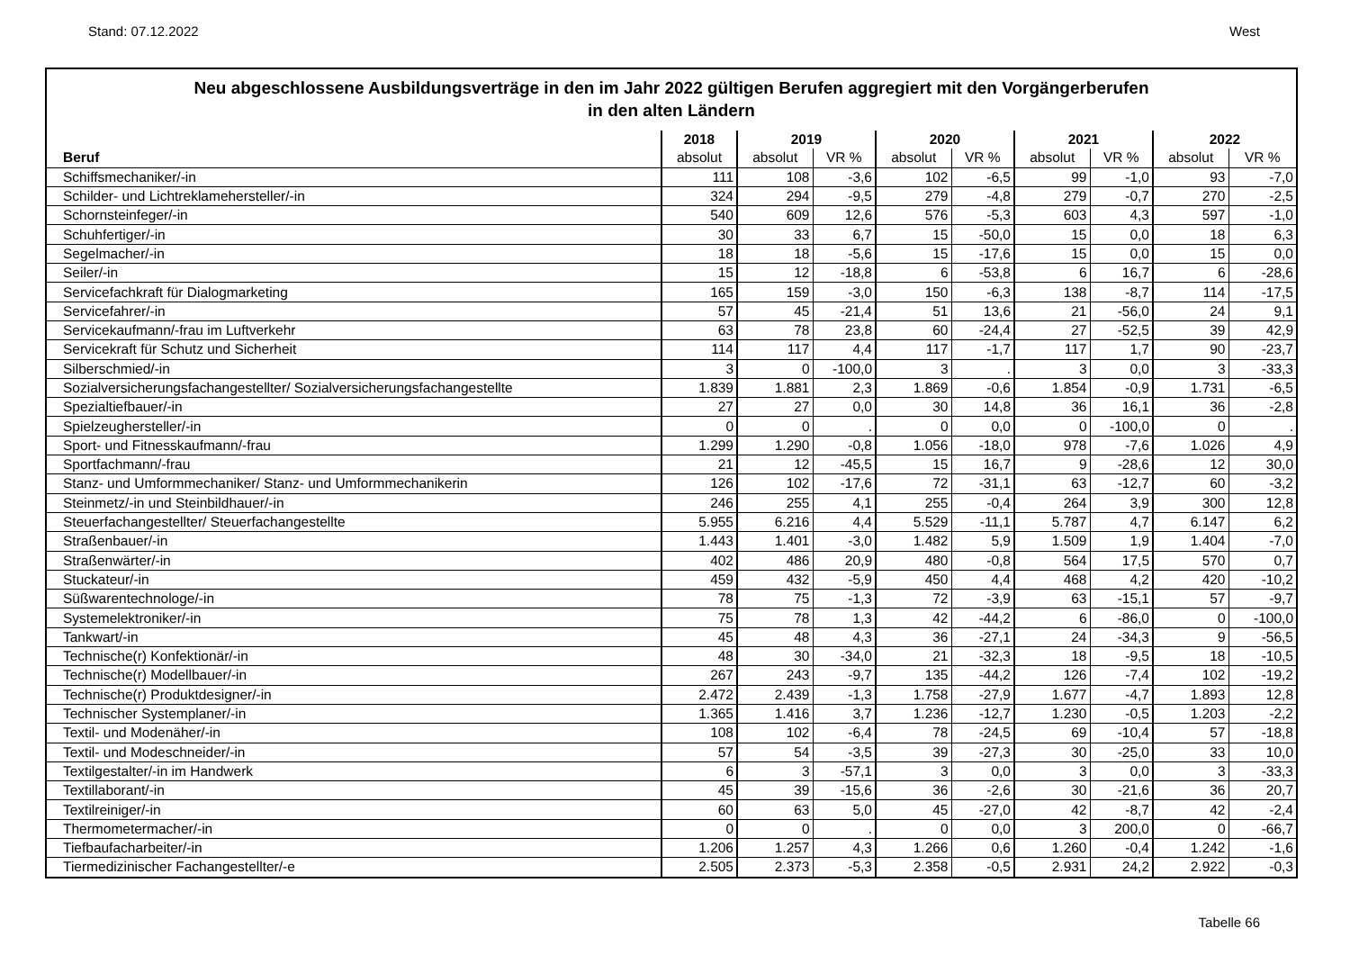Stand: 07.12.2022 West
Neu abgeschlossene Ausbildungsverträge in den im Jahr 2022 gültigen Berufen aggregiert mit den Vorgängerberufen
in den alten Ländern
| | 2018 | 2019 | | 2020 | | 2021 | | 2022 | |
| --- | --- | --- | --- | --- | --- | --- | --- | --- | --- |
| Beruf | absolut | absolut | VR % | absolut | VR % | absolut | VR % | absolut | VR % |
| Schiffsmechaniker/-in | 111 | 108 | -3,6 | 102 | -6,5 | 99 | -1,0 | 93 | -7,0 |
| Schilder- und Lichtreklamehersteller/-in | 324 | 294 | -9,5 | 279 | -4,8 | 279 | -0,7 | 270 | -2,5 |
| Schornsteinfeger/-in | 540 | 609 | 12,6 | 576 | -5,3 | 603 | 4,3 | 597 | -1,0 |
| Schuhfertiger/-in | 30 | 33 | 6,7 | 15 | -50,0 | 15 | 0,0 | 18 | 6,3 |
| Segelmacher/-in | 18 | 18 | -5,6 | 15 | -17,6 | 15 | 0,0 | 15 | 0,0 |
| Seiler/-in | 15 | 12 | -18,8 | 6 | -53,8 | 6 | 16,7 | 6 | -28,6 |
| Servicefachkraft für Dialogmarketing | 165 | 159 | -3,0 | 150 | -6,3 | 138 | -8,7 | 114 | -17,5 |
| Servicefahrer/-in | 57 | 45 | -21,4 | 51 | 13,6 | 21 | -56,0 | 24 | 9,1 |
| Servicekaufmann/-frau im Luftverkehr | 63 | 78 | 23,8 | 60 | -24,4 | 27 | -52,5 | 39 | 42,9 |
| Servicekraft für Schutz und Sicherheit | 114 | 117 | 4,4 | 117 | -1,7 | 117 | 1,7 | 90 | -23,7 |
| Silberschmied/-in | 3 | 0 | -100,0 | 3 | . | 3 | 0,0 | 3 | -33,3 |
| Sozialversicherungsfachangestellter/ Sozialversicherungsfachangestellte | 1.839 | 1.881 | 2,3 | 1.869 | -0,6 | 1.854 | -0,9 | 1.731 | -6,5 |
| Spezialtiefbauer/-in | 27 | 27 | 0,0 | 30 | 14,8 | 36 | 16,1 | 36 | -2,8 |
| Spielzeughersteller/-in | 0 | 0 | . | 0 | 0,0 | 0 | -100,0 | 0 | . |
| Sport- und Fitnesskaufmann/-frau | 1.299 | 1.290 | -0,8 | 1.056 | -18,0 | 978 | -7,6 | 1.026 | 4,9 |
| Sportfachmann/-frau | 21 | 12 | -45,5 | 15 | 16,7 | 9 | -28,6 | 12 | 30,0 |
| Stanz- und Umformmechaniker/ Stanz- und Umformmechanikerin | 126 | 102 | -17,6 | 72 | -31,1 | 63 | -12,7 | 60 | -3,2 |
| Steinmetz/-in und Steinbildhauer/-in | 246 | 255 | 4,1 | 255 | -0,4 | 264 | 3,9 | 300 | 12,8 |
| Steuerfachangestellter/ Steuerfachangestellte | 5.955 | 6.216 | 4,4 | 5.529 | -11,1 | 5.787 | 4,7 | 6.147 | 6,2 |
| Straßenbauer/-in | 1.443 | 1.401 | -3,0 | 1.482 | 5,9 | 1.509 | 1,9 | 1.404 | -7,0 |
| Straßenwärter/-in | 402 | 486 | 20,9 | 480 | -0,8 | 564 | 17,5 | 570 | 0,7 |
| Stuckateur/-in | 459 | 432 | -5,9 | 450 | 4,4 | 468 | 4,2 | 420 | -10,2 |
| Süßwarentechnologe/-in | 78 | 75 | -1,3 | 72 | -3,9 | 63 | -15,1 | 57 | -9,7 |
| Systemelektroniker/-in | 75 | 78 | 1,3 | 42 | -44,2 | 6 | -86,0 | 0 | -100,0 |
| Tankwart/-in | 45 | 48 | 4,3 | 36 | -27,1 | 24 | -34,3 | 9 | -56,5 |
| Technische(r) Konfektionär/-in | 48 | 30 | -34,0 | 21 | -32,3 | 18 | -9,5 | 18 | -10,5 |
| Technische(r) Modellbauer/-in | 267 | 243 | -9,7 | 135 | -44,2 | 126 | -7,4 | 102 | -19,2 |
| Technische(r) Produktdesigner/-in | 2.472 | 2.439 | -1,3 | 1.758 | -27,9 | 1.677 | -4,7 | 1.893 | 12,8 |
| Technischer Systemplaner/-in | 1.365 | 1.416 | 3,7 | 1.236 | -12,7 | 1.230 | -0,5 | 1.203 | -2,2 |
| Textil- und Modenäher/-in | 108 | 102 | -6,4 | 78 | -24,5 | 69 | -10,4 | 57 | -18,8 |
| Textil- und Modeschneider/-in | 57 | 54 | -3,5 | 39 | -27,3 | 30 | -25,0 | 33 | 10,0 |
| Textilgestalter/-in im Handwerk | 6 | 3 | -57,1 | 3 | 0,0 | 3 | 0,0 | 3 | -33,3 |
| Textillaborant/-in | 45 | 39 | -15,6 | 36 | -2,6 | 30 | -21,6 | 36 | 20,7 |
| Textilreiniger/-in | 60 | 63 | 5,0 | 45 | -27,0 | 42 | -8,7 | 42 | -2,4 |
| Thermometermacher/-in | 0 | 0 | . | 0 | 0,0 | 3 | 200,0 | 0 | -66,7 |
| Tiefbaufacharbeiter/-in | 1.206 | 1.257 | 4,3 | 1.266 | 0,6 | 1.260 | -0,4 | 1.242 | -1,6 |
| Tiermedizinischer Fachangestellter/-e | 2.505 | 2.373 | -5,3 | 2.358 | -0,5 | 2.931 | 24,2 | 2.922 | -0,3 |
Tabelle 66